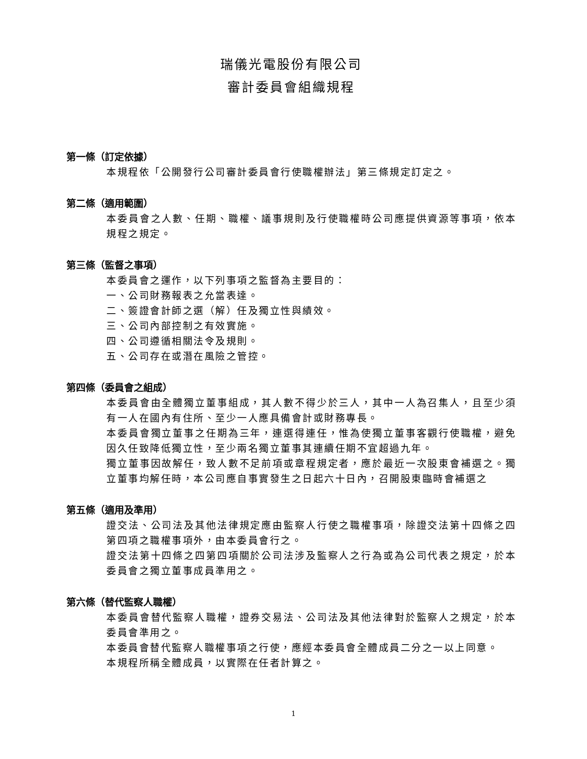瑞儀光電股份有限公司
審計委員會組織規程
第一條（訂定依據）
本規程依「公開發行公司審計委員會行使職權辦法」第三條規定訂定之。
第二條（適用範圍）
本委員會之人數、任期、職權、議事規則及行使職權時公司應提供資源等事項，依本規程之規定。
第三條（監督之事項）
本委員會之運作，以下列事項之監督為主要目的：
一、公司財務報表之允當表達。
二、簽證會計師之選（解）任及獨立性與績效。
三、公司內部控制之有效實施。
四、公司遵循相關法令及規則。
五、公司存在或潛在風險之管控。
第四條（委員會之組成）
本委員會由全體獨立董事組成，其人數不得少於三人，其中一人為召集人，且至少須有一人在國內有住所、至少一人應具備會計或財務專長。
本委員會獨立董事之任期為三年，連選得連任，惟為使獨立董事客觀行使職權，避免因久任致降低獨立性，至少兩名獨立董事其連續任期不宜超過九年。
獨立董事因故解任，致人數不足前項或章程規定者，應於最近一次股東會補選之。獨立董事均解任時，本公司應自事實發生之日起六十日內，召開股東臨時會補選之
第五條（適用及準用）
證交法、公司法及其他法律規定應由監察人行使之職權事項，除證交法第十四條之四第四項之職權事項外，由本委員會行之。
證交法第十四條之四第四項關於公司法涉及監察人之行為或為公司代表之規定，於本委員會之獨立董事成員準用之。
第六條（替代監察人職權）
本委員會替代監察人職權，證券交易法、公司法及其他法律對於監察人之規定，於本委員會準用之。
本委員會替代監察人職權事項之行使，應經本委員會全體成員二分之一以上同意。
本規程所稱全體成員，以實際在任者計算之。
1